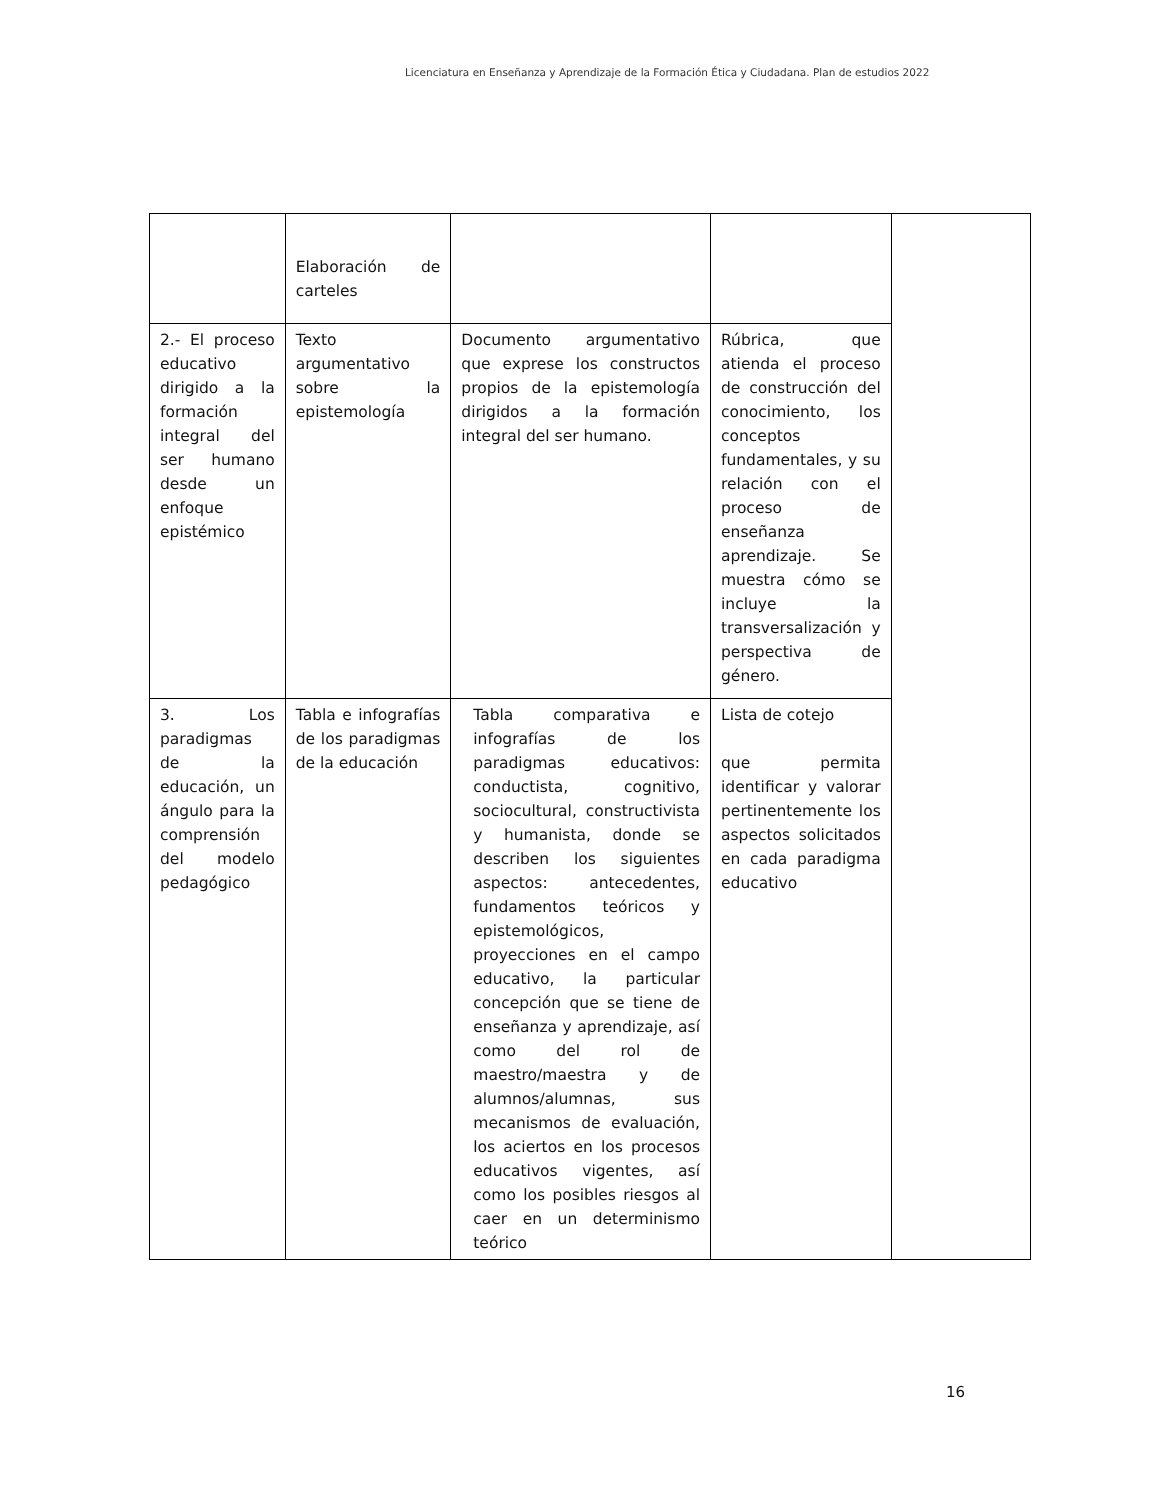Licenciatura en Enseñanza y Aprendizaje de la Formación Ética y Ciudadana. Plan de estudios 2022
| | Elaboración de carteles | | | |
| 2.- El proceso educativo dirigido a la formación integral del ser humano desde un enfoque epistémico | Texto argumentativo sobre la epistemología | Documento argumentativo que exprese los constructos propios de la epistemología dirigidos a la formación integral del ser humano. | Rúbrica, que atienda el proceso de construcción del conocimiento, los conceptos fundamentales, y su relación con el proceso de enseñanza aprendizaje. Se muestra cómo se incluye la transversalización y perspectiva de género. | |
| 3. Los paradigmas de la educación, un ángulo para la comprensión del modelo pedagógico | Tabla e infografías de los paradigmas de la educación | Tabla comparativa e infografías de los paradigmas educativos: conductista, cognitivo, sociocultural, constructivista y humanista, donde se describen los siguientes aspectos: antecedentes, fundamentos teóricos y epistemológicos, proyecciones en el campo educativo, la particular concepción que se tiene de enseñanza y aprendizaje, así como del rol de maestro/maestra y de alumnos/alumnas, sus mecanismos de evaluación, los aciertos en los procesos educativos vigentes, así como los posibles riesgos al caer en un determinismo teórico | Lista de cotejo que permita identificar y valorar pertinentemente los aspectos solicitados en cada paradigma educativo | |
16